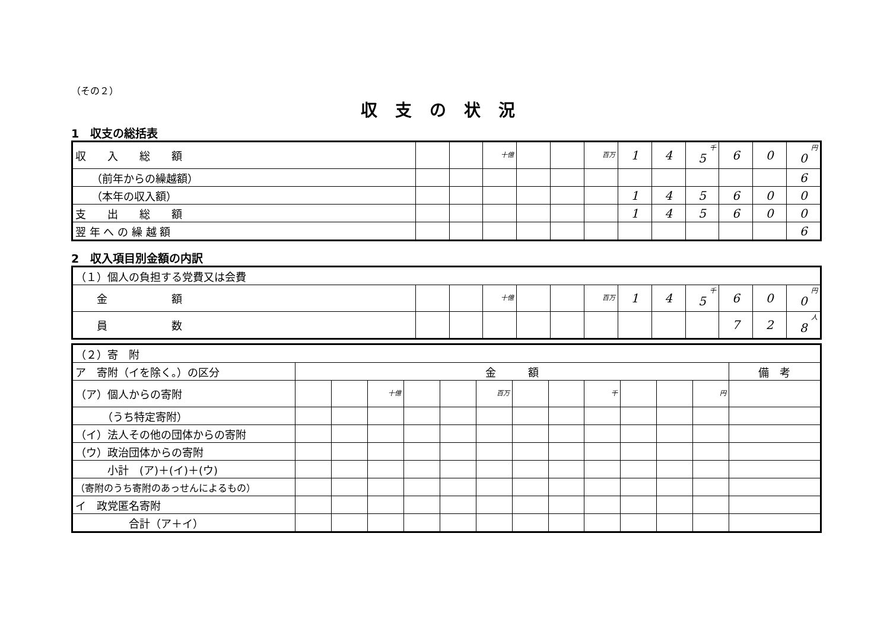（その２）
収支の状況
1　収支の総括表
| 収 入 総 額 | | | 十億 | | | 百万 | 1 | 4 | 千 5 | 6 | 0 | 円 0 |
| （前年からの繰越額） | | | | | | | | | | | | 6 |
| （本年の収入額） | | | | | | | 1 | 4 | 5 | 6 | 0 | 0 |
| 支 出 総 額 | | | | | | | 1 | 4 | 5 | 6 | 0 | 0 |
| 翌 年 へ の 繰 越 額 | | | | | | | | | | | | 6 |
2　収入項目別金額の内訳
| （１）個人の負担する党費又は会費 | | | | | | | | | | | | |
| 金 額 | | | 十億 | | | 百万 | 1 | 4 | 千 5 | 6 | 0 | 円 0 |
| 員 数 | | | | | | | | | | 7 | 2 | 人 8 |
| （２）寄 附 | | | | | | | | | | | | | |
| ア 寄附（イを除く。）の区分 | 金 額 | | | | | | | | | | | | 備 考 |
| （ア）個人からの寄附 | | | 十億 | | | 百万 | | | 千 | | | 円 | |
| （うち特定寄附） | | | | | | | | | | | | | |
| （イ）法人その他の団体からの寄附 | | | | | | | | | | | | | |
| （ウ）政治団体からの寄附 | | | | | | | | | | | | | |
| 小計 (ア)＋(イ)＋(ウ) | | | | | | | | | | | | | |
| （寄附のうち寄附のあっせんによるもの） | | | | | | | | | | | | | |
| イ 政党匿名寄附 | | | | | | | | | | | | | |
| 合計（ア＋イ） | | | | | | | | | | | | | |